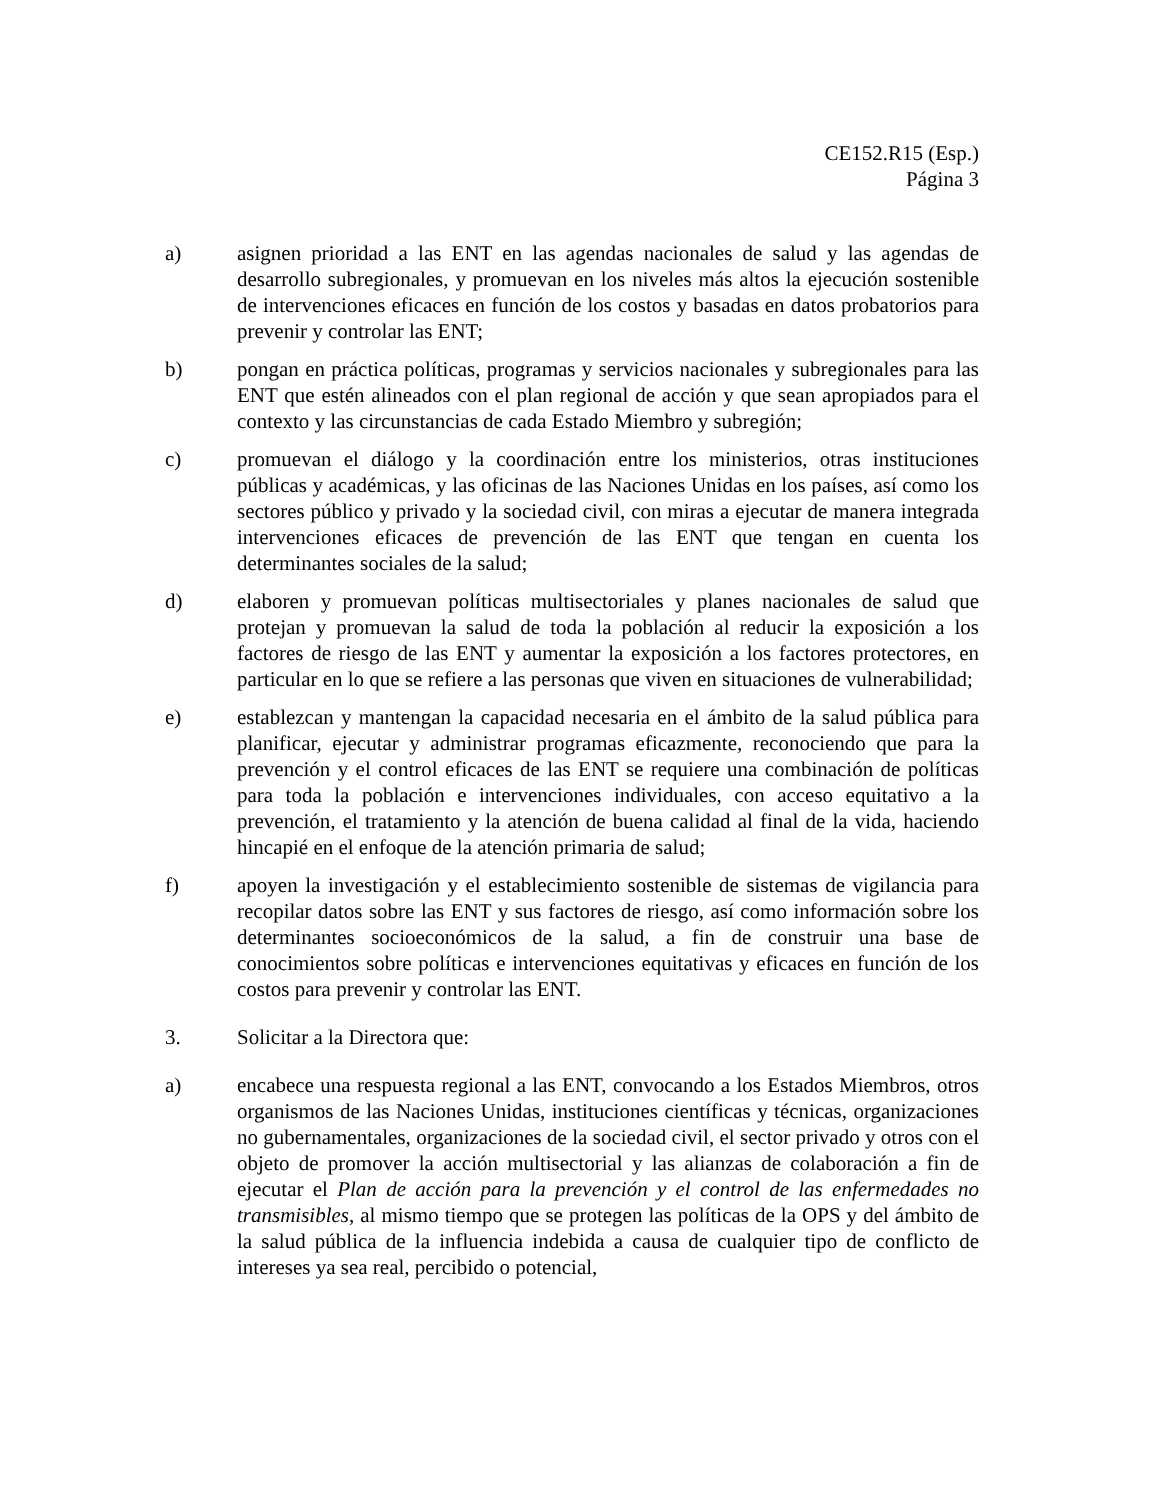CE152.R15 (Esp.)
Página 3
a) asignen prioridad a las ENT en las agendas nacionales de salud y las agendas de desarrollo subregionales, y promuevan en los niveles más altos la ejecución sostenible de intervenciones eficaces en función de los costos y basadas en datos probatorios para prevenir y controlar las ENT;
b) pongan en práctica políticas, programas y servicios nacionales y subregionales para las ENT que estén alineados con el plan regional de acción y que sean apropiados para el contexto y las circunstancias de cada Estado Miembro y subregión;
c) promuevan el diálogo y la coordinación entre los ministerios, otras instituciones públicas y académicas, y las oficinas de las Naciones Unidas en los países, así como los sectores público y privado y la sociedad civil, con miras a ejecutar de manera integrada intervenciones eficaces de prevención de las ENT que tengan en cuenta los determinantes sociales de la salud;
d) elaboren y promuevan políticas multisectoriales y planes nacionales de salud que protejan y promuevan la salud de toda la población al reducir la exposición a los factores de riesgo de las ENT y aumentar la exposición a los factores protectores, en particular en lo que se refiere a las personas que viven en situaciones de vulnerabilidad;
e) establezcan y mantengan la capacidad necesaria en el ámbito de la salud pública para planificar, ejecutar y administrar programas eficazmente, reconociendo que para la prevención y el control eficaces de las ENT se requiere una combinación de políticas para toda la población e intervenciones individuales, con acceso equitativo a la prevención, el tratamiento y la atención de buena calidad al final de la vida, haciendo hincapié en el enfoque de la atención primaria de salud;
f) apoyen la investigación y el establecimiento sostenible de sistemas de vigilancia para recopilar datos sobre las ENT y sus factores de riesgo, así como información sobre los determinantes socioeconómicos de la salud, a fin de construir una base de conocimientos sobre políticas e intervenciones equitativas y eficaces en función de los costos para prevenir y controlar las ENT.
3. Solicitar a la Directora que:
a) encabece una respuesta regional a las ENT, convocando a los Estados Miembros, otros organismos de las Naciones Unidas, instituciones científicas y técnicas, organizaciones no gubernamentales, organizaciones de la sociedad civil, el sector privado y otros con el objeto de promover la acción multisectorial y las alianzas de colaboración a fin de ejecutar el Plan de acción para la prevención y el control de las enfermedades no transmisibles, al mismo tiempo que se protegen las políticas de la OPS y del ámbito de la salud pública de la influencia indebida a causa de cualquier tipo de conflicto de intereses ya sea real, percibido o potencial,